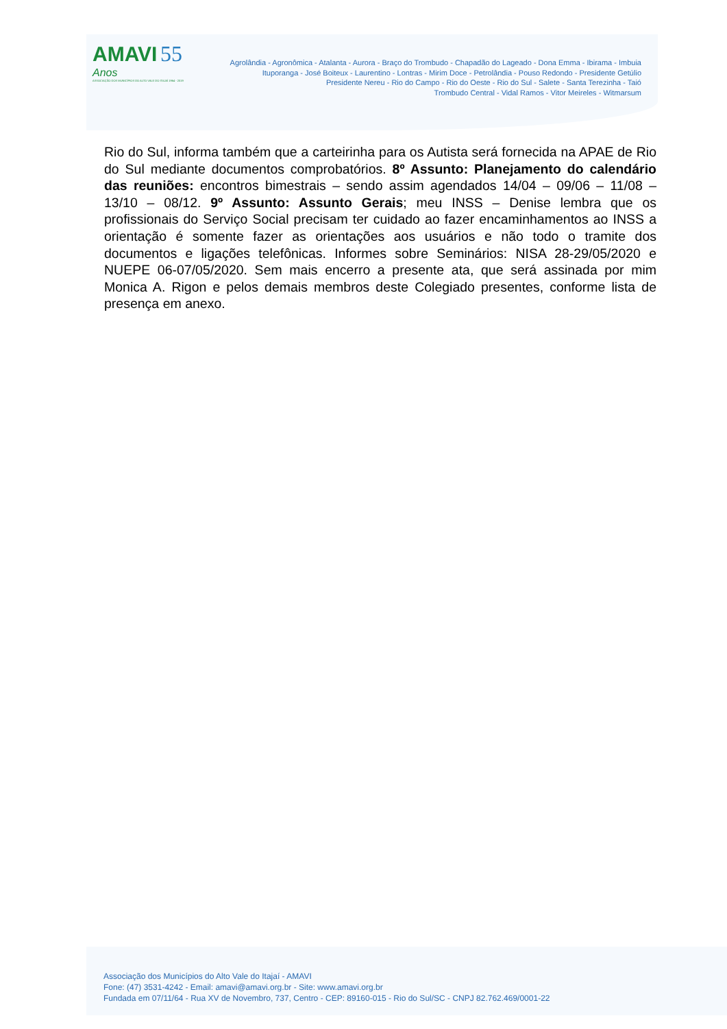AMAVI 55 Anos
ASSOCIAÇÃO DOS MUNICÍPIOS DO ALTO VALE DO ITAJAÍ 1964 - 2019
Agrolândia - Agronômica - Atalanta - Aurora - Braço do Trombudo - Chapadão do Lageado - Dona Emma - Ibirama - Imbuia
Ituporanga - José Boiteux - Laurentino - Lontras - Mirim Doce - Petrolândia - Pouso Redondo - Presidente Getúlio
Presidente Nereu - Rio do Campo - Rio do Oeste - Rio do Sul - Salete - Santa Terezinha - Taió
Trombudo Central - Vidal Ramos - Vitor Meireles - Witmarsum
Rio do Sul, informa também que a carteirinha para os Autista será fornecida na APAE de Rio do Sul mediante documentos comprobatórios. 8º Assunto: Planejamento do calendário das reuniões: encontros bimestrais – sendo assim agendados 14/04 – 09/06 – 11/08 – 13/10 – 08/12. 9º Assunto: Assunto Gerais; meu INSS – Denise lembra que os profissionais do Serviço Social precisam ter cuidado ao fazer encaminhamentos ao INSS a orientação é somente fazer as orientações aos usuários e não todo o tramite dos documentos e ligações telefônicas. Informes sobre Seminários: NISA 28-29/05/2020 e NUEPE 06-07/05/2020. Sem mais encerro a presente ata, que será assinada por mim Monica A. Rigon e pelos demais membros deste Colegiado presentes, conforme lista de presença em anexo.
Associação dos Municípios do Alto Vale do Itajaí - AMAVI
Fone: (47) 3531-4242 - Email: amavi@amavi.org.br - Site: www.amavi.org.br
Fundada em 07/11/64 - Rua XV de Novembro, 737, Centro - CEP: 89160-015 - Rio do Sul/SC - CNPJ 82.762.469/0001-22